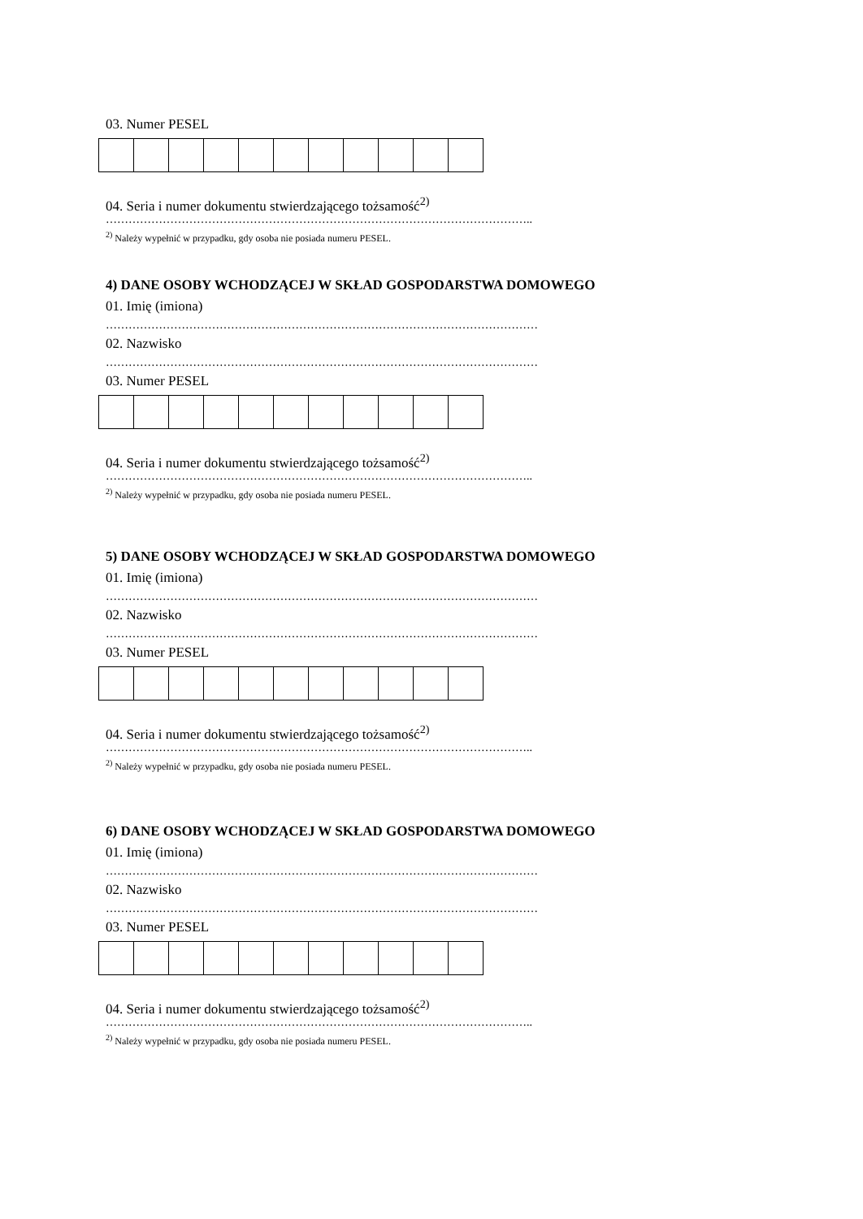03. Numer PESEL
04. Seria i numer dokumentu stwierdzającego tożsamość<sup>2)</sup>
…………………………………………………………………………………………………..
<sup>2)</sup> Należy wypełnić w przypadku, gdy osoba nie posiada numeru PESEL.
4) DANE OSOBY WCHODZĄCEJ W SKŁAD GOSPODARSTWA DOMOWEGO
01. Imię (imiona)
……………………………………………………………………………………………………
02. Nazwisko
……………………………………………………………………………………………………
03. Numer PESEL
04. Seria i numer dokumentu stwierdzającego tożsamość<sup>2)</sup>
…………………………………………………………………………………………………..
<sup>2)</sup> Należy wypełnić w przypadku, gdy osoba nie posiada numeru PESEL.
5) DANE OSOBY WCHODZĄCEJ W SKŁAD GOSPODARSTWA DOMOWEGO
01. Imię (imiona)
……………………………………………………………………………………………………
02. Nazwisko
……………………………………………………………………………………………………
03. Numer PESEL
04. Seria i numer dokumentu stwierdzającego tożsamość<sup>2)</sup>
…………………………………………………………………………………………………..
<sup>2)</sup> Należy wypełnić w przypadku, gdy osoba nie posiada numeru PESEL.
6) DANE OSOBY WCHODZĄCEJ W SKŁAD GOSPODARSTWA DOMOWEGO
01. Imię (imiona)
……………………………………………………………………………………………………
02. Nazwisko
……………………………………………………………………………………………………
03. Numer PESEL
04. Seria i numer dokumentu stwierdzającego tożsamość<sup>2)</sup>
…………………………………………………………………………………………………..
<sup>2)</sup> Należy wypełnić w przypadku, gdy osoba nie posiada numeru PESEL.